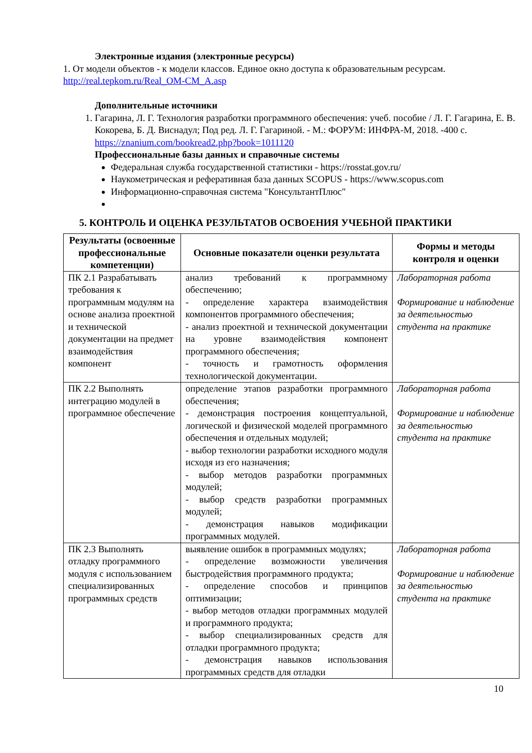Электронные издания (электронные ресурсы)
1. От модели объектов - к модели классов. Единое окно доступа к образовательным ресурсам. http://real.tepkom.ru/Real_OM-CM_A.asp
Дополнительные источники
1. Гагарина, Л. Г. Технология разработки программного обеспечения: учеб. пособие / Л. Г. Гагарина, Е. В. Кокорева, Б. Д. Виснадул; Под ред. Л. Г. Гагариной. - М.: ФОРУМ: ИНФРА-М, 2018. -400 с. https://znanium.com/bookread2.php?book=1011120
Профессиональные базы данных и справочные системы
Федеральная служба государственной статистики - https://rosstat.gov.ru/
Наукометрическая и реферативная база данных SCOPUS - https://www.scopus.com
Информационно-справочная система "КонсультантПлюс"
5. КОНТРОЛЬ И ОЦЕНКА РЕЗУЛЬТАТОВ ОСВОЕНИЯ УЧЕБНОЙ ПРАКТИКИ
| Результаты (освоенные профессиональные компетенции) | Основные показатели оценки результата | Формы и методы контроля и оценки |
| --- | --- | --- |
| ПК 2.1 Разрабатывать требования к программным модулям на основе анализа проектной и технической документации на предмет взаимодействия компонент | анализ требований к программному обеспечению; - определение характера взаимодействия компонентов программного обеспечения; - анализ проектной и технической документации на уровне взаимодействия компонент программного обеспечения; - точность и грамотность оформления технологической документации. | Лабораторная работа Формирование и наблюдение за деятельностью студента на практике |
| ПК 2.2 Выполнять интеграцию модулей в программное обеспечение | определение этапов разработки программного обеспечения; - демонстрация построения концептуальной, логической и физической моделей программного обеспечения и отдельных модулей; - выбор технологии разработки исходного модуля исходя из его назначения; - выбор методов разработки программных модулей; - выбор средств разработки программных модулей; - демонстрация навыков модификации программных модулей. | Лабораторная работа Формирование и наблюдение за деятельностью студента на практике |
| ПК 2.3 Выполнять отладку программного модуля с использованием специализированных программных средств | выявление ошибок в программных модулях; - определение возможности увеличения быстродействия программного продукта; - определение способов и принципов оптимизации; - выбор методов отладки программных модулей и программного продукта; - выбор специализированных средств для отладки программного продукта; - демонстрация навыков использования программных средств для отладки | Лабораторная работа Формирование и наблюдение за деятельностью студента на практике |
10